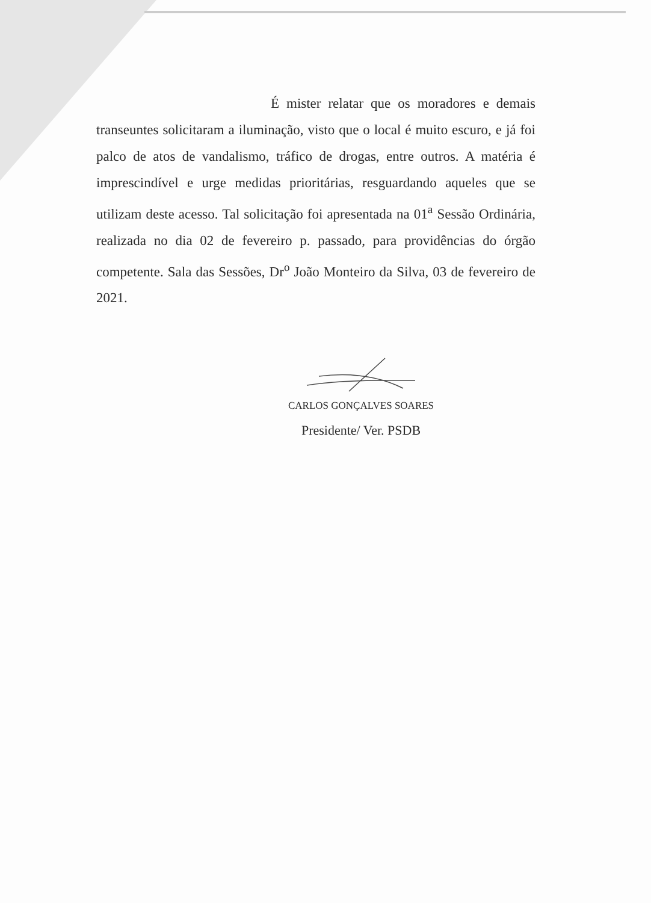É mister relatar que os moradores e demais transeuntes solicitaram a iluminação, visto que o local é muito escuro, e já foi palco de atos de vandalismo, tráfico de drogas, entre outros. A matéria é imprescindível e urge medidas prioritárias, resguardando aqueles que se utilizam deste acesso. Tal solicitação foi apresentada na 01<sup>a</sup> Sessão Ordinária, realizada no dia 02 de fevereiro p. passado, para providências do órgão competente. Sala das Sessões, Dr<sup>o</sup> João Monteiro da Silva, 03 de fevereiro de 2021.
CARLOS GONÇALVES SOARES
Presidente/ Ver. PSDB